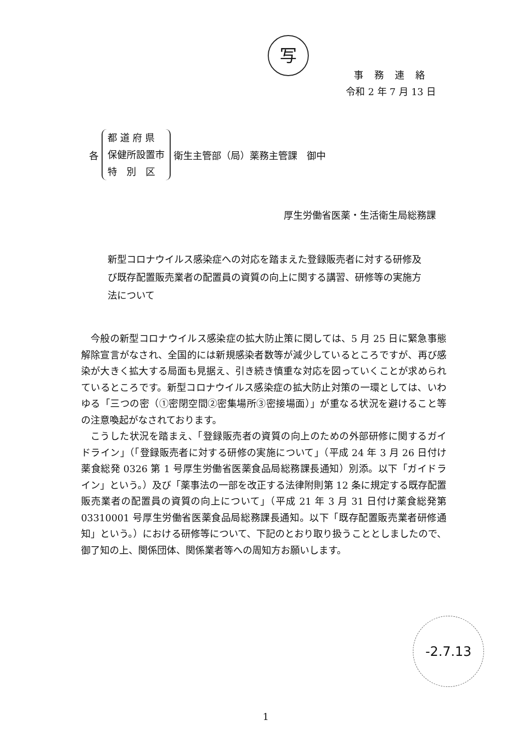写
事務連絡
令和 2 年 7 月 13 日
各
都 道 府 県
保健所設置市
特　別　区
衛生主管部（局）薬務主管課　御中
厚生労働省医薬・生活衛生局総務課
新型コロナウイルス感染症への対応を踏まえた登録販売者に対する研修及び既存配置販売業者の配置員の資質の向上に関する講習、研修等の実施方法について
今般の新型コロナウイルス感染症の拡大防止策に関しては、5 月 25 日に緊急事態解除宣言がなされ、全国的には新規感染者数等が減少しているところですが、再び感染が大きく拡大する局面も見据え、引き続き慎重な対応を図っていくことが求められているところです。新型コロナウイルス感染症の拡大防止対策の一環としては、いわゆる「三つの密（①密閉空間②密集場所③密接場面）」が重なる状況を避けること等の注意喚起がなされております。
こうした状況を踏まえ、「登録販売者の資質の向上のための外部研修に関するガイドライン」（「登録販売者に対する研修の実施について」（平成 24 年 3 月 26 日付け薬食総発 0326 第 1 号厚生労働省医薬食品局総務課長通知）別添。以下「ガイドライン」という。）及び「薬事法の一部を改正する法律附則第 12 条に規定する既存配置販売業者の配置員の資質の向上について」（平成 21 年 3 月 31 日付け薬食総発第 03310001 号厚生労働省医薬食品局総務課長通知。以下「既存配置販売業者研修通知」という。）における研修等について、下記のとおり取り扱うこととしましたので、御了知の上、関係団体、関係業者等への周知方お願いします。
-2.7.13
1